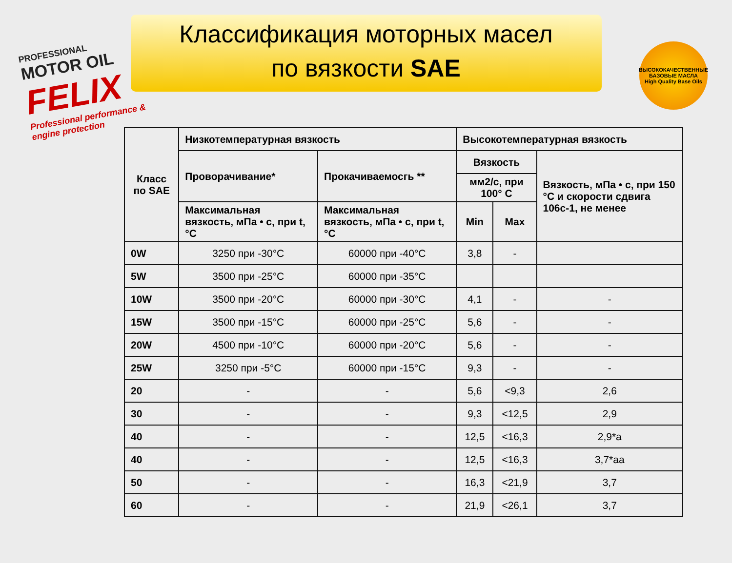PROFESSIONAL
MOTOR OIL
FELIX
Professional performance & engine protection
Классификация моторных масел
по вязкости SAE
ВЫСОКОКАЧЕСТВЕННЫЕ БАЗОВЫЕ МАСЛА
High Quality Base Oils
| Класс по SAE | Низкотемпературная вязкость | | Высокотемпературная вязкость | | |
| --- | --- | --- | --- | --- | --- |
| | Проворачивание* | Прокачиваемосгь ** | Вязкость | | Вязкость, мПа • с, при 150 °С и скорости сдвига 106с-1, не менее |
| | | | мм2/с, при 100° С | | |
| | Максимальная вязкость, мПа • с, при t,°С | Максимальная вязкость, мПа • с, при t,°С | Min | Max | |
| 0W | 3250 при -30°С | 60000 при -40°С | 3,8 | - | |
| 5W | 3500 при -25°С | 60000 при -35°С | | | |
| 10W | 3500 при -20°С | 60000 при -30°С | 4,1 | - | - |
| 15W | 3500 при -15°С | 60000 при -25°С | 5,6 | - | - |
| 20W | 4500 при -10°С | 60000 при -20°С | 5,6 | - | - |
| 25W | 3250 при -5°С | 60000 при -15°С | 9,3 | - | - |
| 20 | - | - | 5,6 | <9,3 | 2,6 |
| 30 | - | - | 9,3 | <12,5 | 2,9 |
| 40 | - | - | 12,5 | <16,3 | 2,9*а |
| 40 | - | - | 12,5 | <16,3 | 3,7*аа |
| 50 | - | - | 16,3 | <21,9 | 3,7 |
| 60 | - | - | 21,9 | <26,1 | 3,7 |